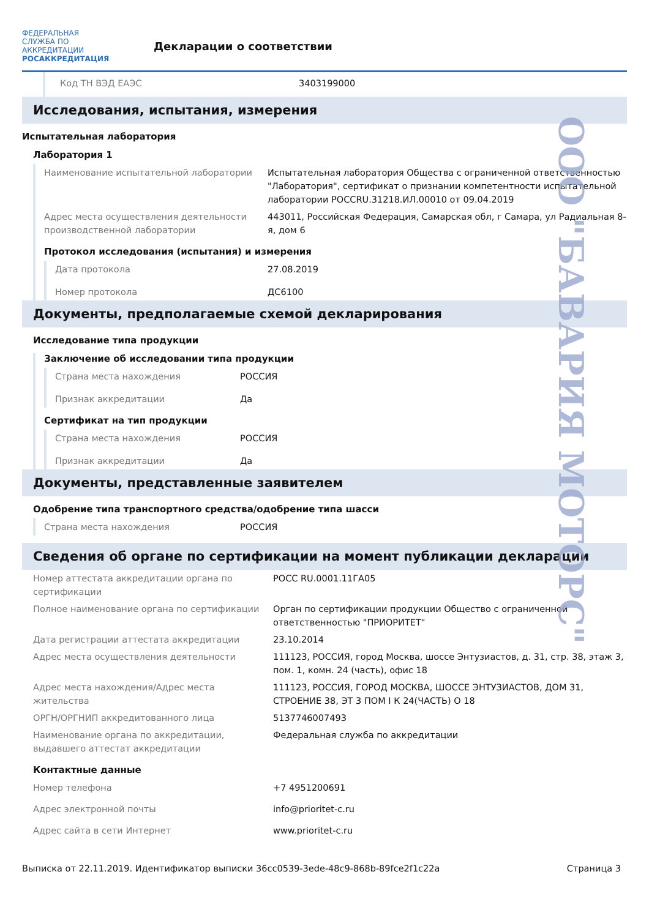ФЕДЕРАЛЬНАЯ СЛУЖБА ПО АККРЕДИТАЦИИ
РОСАККРЕДИТАЦИЯ
Декларации о соответствии
| Код ТН ВЭД ЕАЭС | 3403199000 |
Исследования, испытания, измерения
Испытательная лаборатория
Лаборатория 1
| Наименование испытательной лаборатории | Испытательная лаборатория Общества с ограниченной ответственностью "Лаборатория", сертификат о признании компетентности испытательной лаборатории РОССRU.31218.ИЛ.00010 от 09.04.2019 |
| Адрес места осуществления деятельности производственной лаборатории | 443011, Российская Федерация, Самарская обл, г Самара, ул Радиальная 8-я, дом 6 |
Протокол исследования (испытания) и измерения
| Дата протокола | 27.08.2019 |
| Номер протокола | ДС6100 |
Документы, предполагаемые схемой декларирования
Исследование типа продукции
Заключение об исследовании типа продукции
| Страна места нахождения | РОССИЯ |
| Признак аккредитации | Да |
Сертификат на тип продукции
| Страна места нахождения | РОССИЯ |
| Признак аккредитации | Да |
Документы, представленные заявителем
Одобрение типа транспортного средства/одобрение типа шасси
| Страна места нахождения | РОССИЯ |
Сведения об органе по сертификации на момент публикации декларации
| Номер аттестата аккредитации органа по сертификации | РОСС RU.0001.11ГА05 |
| Полное наименование органа по сертификации | Орган по сертификации продукции Общество с ограниченной ответственностью "ПРИОРИТЕТ" |
| Дата регистрации аттестата аккредитации | 23.10.2014 |
| Адрес места осуществления деятельности | 111123, РОССИЯ, город Москва, шоссе Энтузиастов, д. 31, стр. 38, этаж 3, пом. 1, комн. 24 (часть), офис 18 |
| Адрес места нахождения/Адрес места жительства | 111123, РОССИЯ, ГОРОД МОСКВА, ШОССЕ ЭНТУЗИАСТОВ, ДОМ 31, СТРОЕНИЕ 38, ЭТ 3 ПОМ I К 24(ЧАСТЬ) О 18 |
| ОРГН/ОРГНИП аккредитованного лица | 5137746007493 |
| Наименование органа по аккредитации, выдавшего аттестат аккредитации | Федеральная служба по аккредитации |
Контактные данные
| Номер телефона | +7 4951200691 |
| Адрес электронной почты | info@prioritet-c.ru |
| Адрес сайта в сети Интернет | www.prioritet-c.ru |
Выписка от 22.11.2019. Идентификатор выписки 36cc0539-3ede-48c9-868b-89fce2f1c22a Страница 3
ООО "БАВАРИЯ МОТОРС"